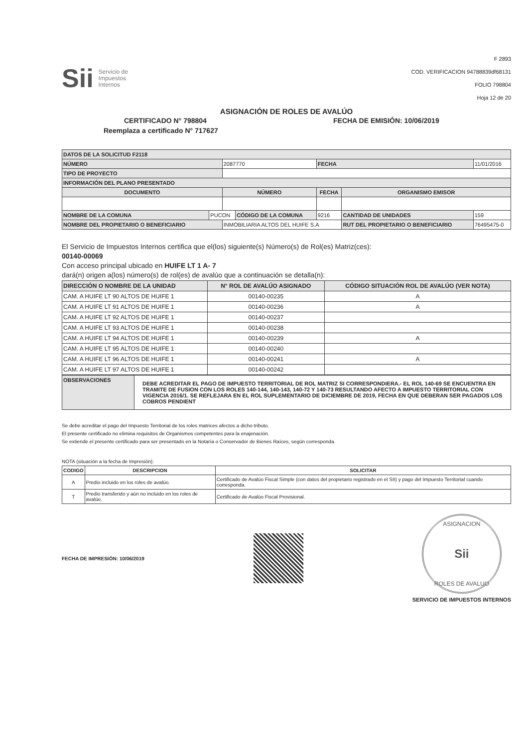Sii Servicio de
Impuestos
Internos
F 2893
COD. VERIFICACION 94788839df68131
FOLIO 798804
Hoja 12 de 20
ASIGNACIÓN DE ROLES DE AVALÚO
CERTIFICADO N° 798804 FECHA DE EMISIÓN: 10/06/2019
Reemplaza a certificado N° 717627
| DATOS DE LA SOLICITUD F2118 | | | | | | |
| NÚMERO | | 2087770 | | FECHA | | 11/01/2016 |
| TIPO DE PROYECTO | | | | | | |
| INFORMACIÓN DEL PLANO PRESENTADO | | | | | | |
| DOCUMENTO | | NÚMERO | | FECHA | ORGANISMO EMISOR | |
| NOMBRE DE LA COMUNA | PUCON | | CÓDIGO DE LA COMUNA | 9216 | CANTIDAD DE UNIDADES | 159 |
| NOMBRE DEL PROPIETARIO O BENEFICIARIO | | INMOBILIARIA ALTOS DEL HUIFE S.A | | | RUT DEL PROPIETARIO O BENEFICIARIO | 76495475-0 |
El Servicio de Impuestos Internos certifica que el(los) siguiente(s) Número(s) de Rol(es) Matriz(ces):
00140-00069
Con acceso principal ubicado en HUIFE LT 1 A- 7
dará(n) origen a(los) número(s) de rol(es) de avalúo que a continuación se detalla(n):
| DIRECCIÓN O NOMBRE DE LA UNIDAD | N° ROL DE AVALÚO ASIGNADO | CÓDIGO SITUACIÓN ROL DE AVALÚO (VER NOTA) |
| --- | --- | --- |
| CAM. A HUIFE LT 90 ALTOS DE HUIFE 1 | 00140-00235 | A |
| CAM. A HUIFE LT 91 ALTOS DE HUIFE 1 | 00140-00236 | A |
| CAM. A HUIFE LT 92 ALTOS DE HUIFE 1 | 00140-00237 | |
| CAM. A HUIFE LT 93 ALTOS DE HUIFE 1 | 00140-00238 | |
| CAM. A HUIFE LT 94 ALTOS DE HUIFE 1 | 00140-00239 | A |
| CAM. A HUIFE LT 95 ALTOS DE HUIFE 1 | 00140-00240 | |
| CAM. A HUIFE LT 96 ALTOS DE HUIFE 1 | 00140-00241 | A |
| CAM. A HUIFE LT 97 ALTOS DE HUIFE 1 | 00140-00242 | |
| OBSERVACIONES | DEBE ACREDITAR EL PAGO DE IMPUESTO TERRITORIAL DE ROL MATRIZ SI CORRESPONDIERA.- EL ROL 140-69 SE ENCUENTRA EN TRAMITE DE FUSION CON LOS ROLES 140-144, 140-143, 140-72 Y 140-73 RESULTANDO AFECTO A IMPUESTO TERRITORIAL CON VIGENCIA 2016/1. SE REFLEJARA EN EL ROL SUPLEMENTARIO DE DICIEMBRE DE 2019, FECHA EN QUE DEBERAN SER PAGADOS LOS COBROS PENDIENT |
Se debe acreditar el pago del Impuesto Territorial de los roles matrices afectos a dicho tributo.
El presente certificado no elimina requisitos de Organismos competentes para la enajenación.
Se extiende el presente certificado para ser presentado en la Notaría o Conservador de Bienes Raíces, según corresponda.
NOTA (situación a la fecha de Impresión):
| CODIGO | DESCRIPCION | SOLICITAR |
| --- | --- | --- |
| A | Predio incluido en los roles de avalúo. | Certificado de Avalúo Fiscal Simple (con datos del propietario registrado en el SII) y pago del Impuesto Territorial cuando corresponda. |
| T | Predio transferido y aún no incluido en los roles de avalúo. | Certificado de Avalúo Fiscal Provisional. |
FECHA DE IMPRESIÓN: 10/06/2019
ASIGNACION
Sii
ROLES DE AVALUO
SERVICIO DE IMPUESTOS INTERNOS